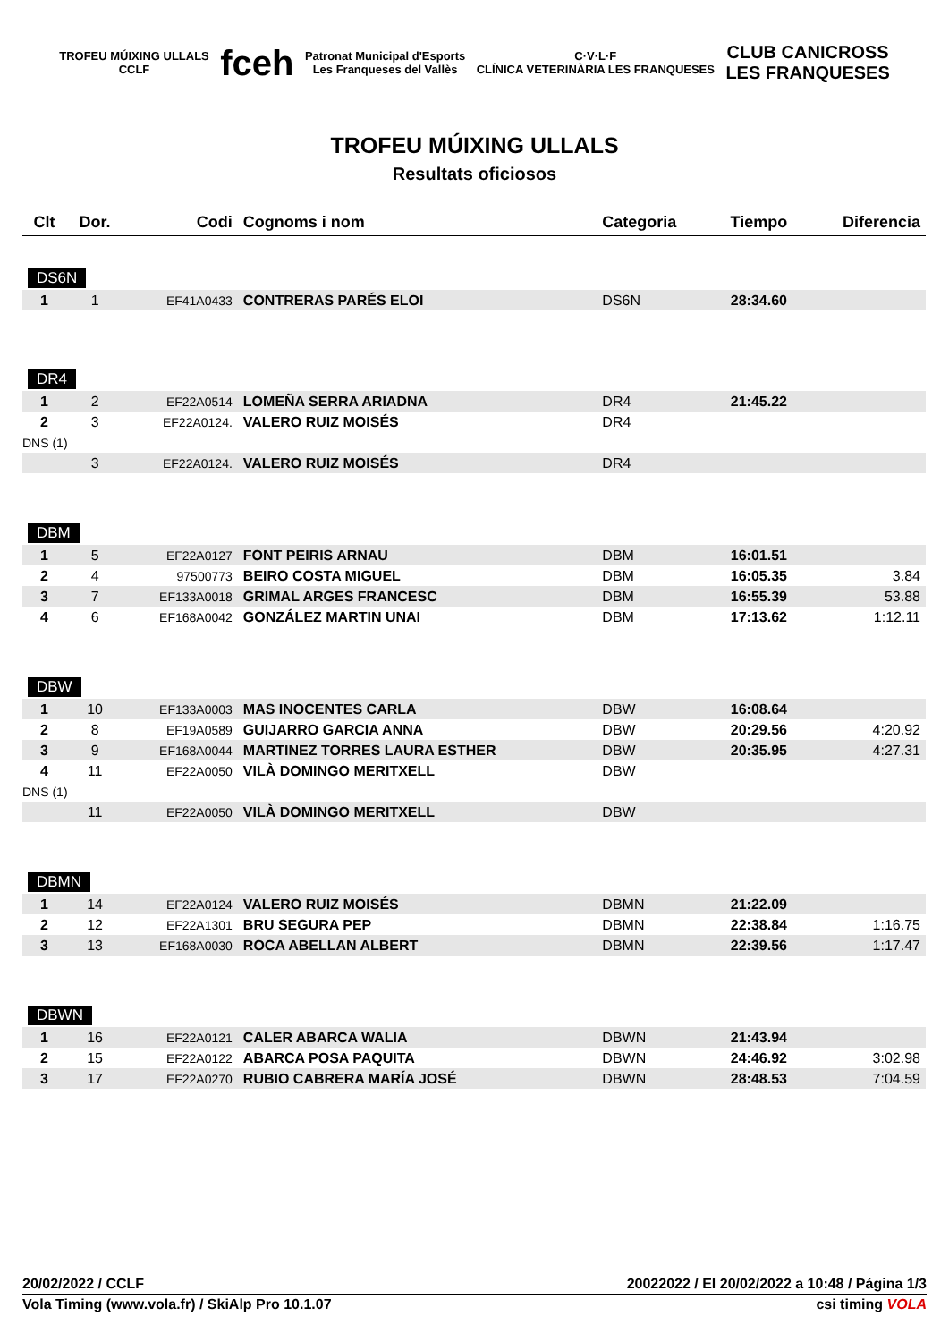TROFEU MÚIXING ULLALS
CCLF
fceh
Patronat Municipal d'Esports
Les Franqueses del Vallès
C·V·L·F
CLÍNICA VETERINÀRIA LES FRANQUESES
CLUB CANICROSS
LES FRANQUESES
TROFEU MÚIXING ULLALS
Resultats oficiosos
| Clt | Dor. | Codi | Cognoms i nom | Categoria | Tiempo | Diferencia |
| --- | --- | --- | --- | --- | --- | --- |
| DS6N | | | | | | |
| 1 | 1 | EF41A0433 | CONTRERAS PARÉS ELOI | DS6N | 28:34.60 | |
| DR4 | | | | | | |
| 1 | 2 | EF22A0514 | LOMEÑA SERRA ARIADNA | DR4 | 21:45.22 | |
| 2 | 3 | EF22A0124. | VALERO RUIZ MOISÉS | DR4 | | |
| DNS (1) | | | | | | |
| | 3 | EF22A0124. | VALERO RUIZ MOISÉS | DR4 | | |
| DBM | | | | | | |
| 1 | 5 | EF22A0127 | FONT PEIRIS ARNAU | DBM | 16:01.51 | |
| 2 | 4 | 97500773 | BEIRO COSTA MIGUEL | DBM | 16:05.35 | 3.84 |
| 3 | 7 | EF133A0018 | GRIMAL ARGES FRANCESC | DBM | 16:55.39 | 53.88 |
| 4 | 6 | EF168A0042 | GONZÁLEZ MARTIN UNAI | DBM | 17:13.62 | 1:12.11 |
| DBW | | | | | | |
| 1 | 10 | EF133A0003 | MAS INOCENTES CARLA | DBW | 16:08.64 | |
| 2 | 8 | EF19A0589 | GUIJARRO GARCIA ANNA | DBW | 20:29.56 | 4:20.92 |
| 3 | 9 | EF168A0044 | MARTINEZ TORRES LAURA ESTHER | DBW | 20:35.95 | 4:27.31 |
| 4 | 11 | EF22A0050 | VILÀ DOMINGO MERITXELL | DBW | | |
| DNS (1) | | | | | | |
| | 11 | EF22A0050 | VILÀ DOMINGO MERITXELL | DBW | | |
| DBMN | | | | | | |
| 1 | 14 | EF22A0124 | VALERO RUIZ MOISÉS | DBMN | 21:22.09 | |
| 2 | 12 | EF22A1301 | BRU SEGURA PEP | DBMN | 22:38.84 | 1:16.75 |
| 3 | 13 | EF168A0030 | ROCA ABELLAN ALBERT | DBMN | 22:39.56 | 1:17.47 |
| DBWN | | | | | | |
| 1 | 16 | EF22A0121 | CALER ABARCA WALIA | DBWN | 21:43.94 | |
| 2 | 15 | EF22A0122 | ABARCA POSA PAQUITA | DBWN | 24:46.92 | 3:02.98 |
| 3 | 17 | EF22A0270 | RUBIO CABRERA MARÍA JOSÉ | DBWN | 28:48.53 | 7:04.59 |
20/02/2022 / CCLF 20022022 / El 20/02/2022 a 10:48 / Página 1/3
Vola Timing (www.vola.fr) / SkiAlp Pro 10.1.07 csi timing VOLA